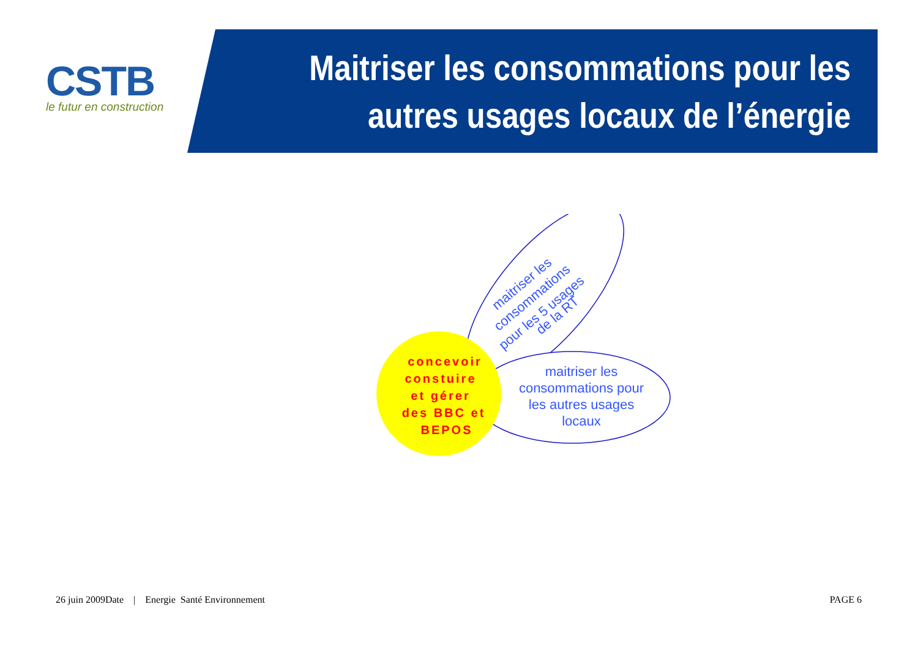CSTB
le futur en construction
Maitriser les consommations pour les
autres usages locaux de l’énergie
maitriser les
consommations
pour les 5 usages
de la RT
maitriser les
consommations pour
les autres usages
locaux
concevoir
constuire
et gérer
des BBC et
BEPOS
26 juin 2009Date | Energie Santé Environnement
PAGE 6